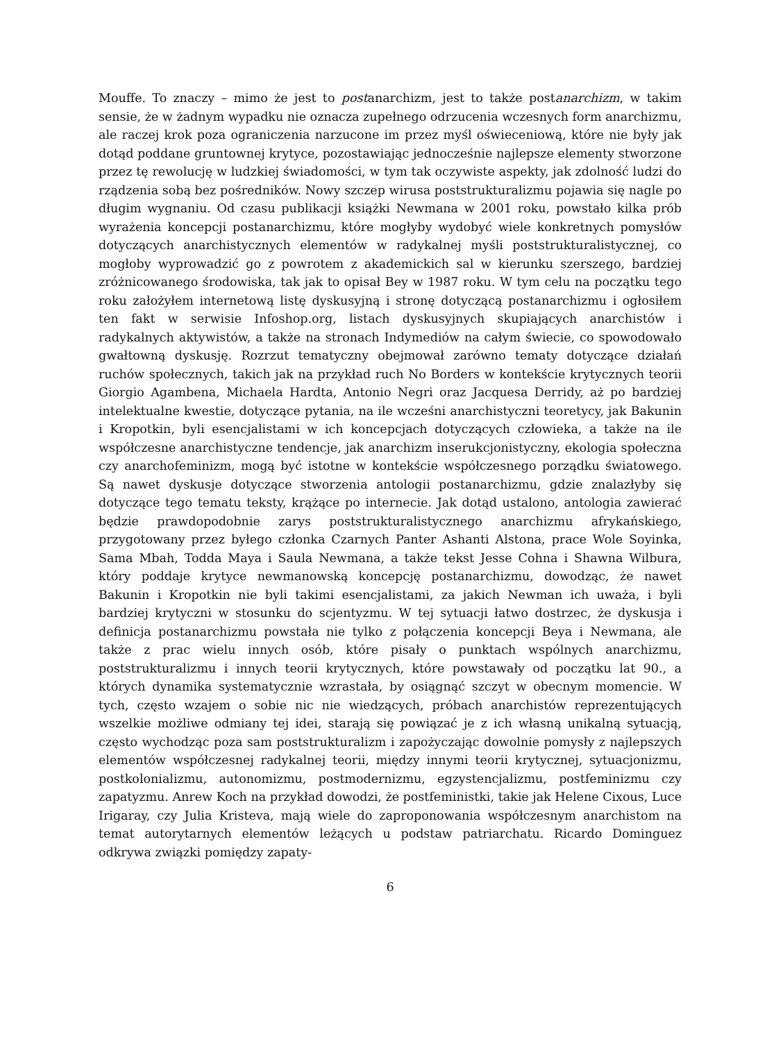Mouffe. To znaczy – mimo że jest to postanarchizm, jest to także postanarchizm, w takim sensie, że w żadnym wypadku nie oznacza zupełnego odrzucenia wczesnych form anarchizmu, ale raczej krok poza ograniczenia narzucone im przez myśl oświeceniową, które nie były jak dotąd poddane gruntownej krytyce, pozostawiając jednocześnie najlepsze elementy stworzone przez tę rewolucję w ludzkiej świadomości, w tym tak oczywiste aspekty, jak zdolność ludzi do rządzenia sobą bez pośredników. Nowy szczep wirusa poststrukturalizmu pojawia się nagle po długim wygnaniu. Od czasu publikacji książki Newmana w 2001 roku, powstało kilka prób wyrażenia koncepcji postanarchizmu, które mogłyby wydobyć wiele konkretnych pomysłów dotyczących anarchistycznych elementów w radykalnej myśli poststrukturalistycznej, co mogłoby wyprowadzić go z powrotem z akademickich sal w kierunku szerszego, bardziej zróżnicowanego środowiska, tak jak to opisał Bey w 1987 roku. W tym celu na początku tego roku założyłem internetową listę dyskusyjną i stronę dotyczącą postanarchizmu i ogłosiłem ten fakt w serwisie Infoshop.org, listach dyskusyjnych skupiających anarchistów i radykalnych aktywistów, a także na stronach Indymediów na całym świecie, co spowodowało gwałtowną dyskusję. Rozrzut tematyczny obejmował zarówno tematy dotyczące działań ruchów społecznych, takich jak na przykład ruch No Borders w kontekście krytycznych teorii Giorgio Agambena, Michaela Hardta, Antonio Negri oraz Jacquesa Derridy, aż po bardziej intelektualne kwestie, dotyczące pytania, na ile wcześni anarchistyczni teoretycy, jak Bakunin i Kropotkin, byli esencjalistami w ich koncepcjach dotyczących człowieka, a także na ile współczesne anarchistyczne tendencje, jak anarchizm inserukcjonistyczny, ekologia społeczna czy anarchofeminizm, mogą być istotne w kontekście współczesnego porządku światowego. Są nawet dyskusje dotyczące stworzenia antologii postanarchizmu, gdzie znalazłyby się dotyczące tego tematu teksty, krążące po internecie. Jak dotąd ustalono, antologia zawierać będzie prawdopodobnie zarys poststrukturalistycznego anarchizmu afrykańskiego, przygotowany przez byłego członka Czarnych Panter Ashanti Alstona, prace Wole Soyinka, Sama Mbah, Todda Maya i Saula Newmana, a także tekst Jesse Cohna i Shawna Wilbura, który poddaje krytyce newmanowską koncepcję postanarchizmu, dowodząc, że nawet Bakunin i Kropotkin nie byli takimi esencjalistami, za jakich Newman ich uważa, i byli bardziej krytyczni w stosunku do scjentyzmu. W tej sytuacji łatwo dostrzec, że dyskusja i definicja postanarchizmu powstała nie tylko z połączenia koncepcji Beya i Newmana, ale także z prac wielu innych osób, które pisały o punktach wspólnych anarchizmu, poststrukturalizmu i innych teorii krytycznych, które powstawały od początku lat 90., a których dynamika systematycznie wzrastała, by osiągnąć szczyt w obecnym momencie. W tych, często wzajem o sobie nic nie wiedzących, próbach anarchistów reprezentujących wszelkie możliwe odmiany tej idei, starają się powiązać je z ich własną unikalną sytuacją, często wychodząc poza sam poststrukturalizm i zapożyczając dowolnie pomysły z najlepszych elementów współczesnej radykalnej teorii, między innymi teorii krytycznej, sytuacjonizmu, postkolonializmu, autonomizmu, postmodernizmu, egzystencjalizmu, postfeminizmu czy zapatyzmu. Anrew Koch na przykład dowodzi, że postfeministki, takie jak Helene Cixous, Luce Irigaray, czy Julia Kristeva, mają wiele do zaproponowania współczesnym anarchistom na temat autorytarnych elementów leżących u podstaw patriarchatu. Ricardo Dominguez odkrywa związki pomiędzy zapaty-
6